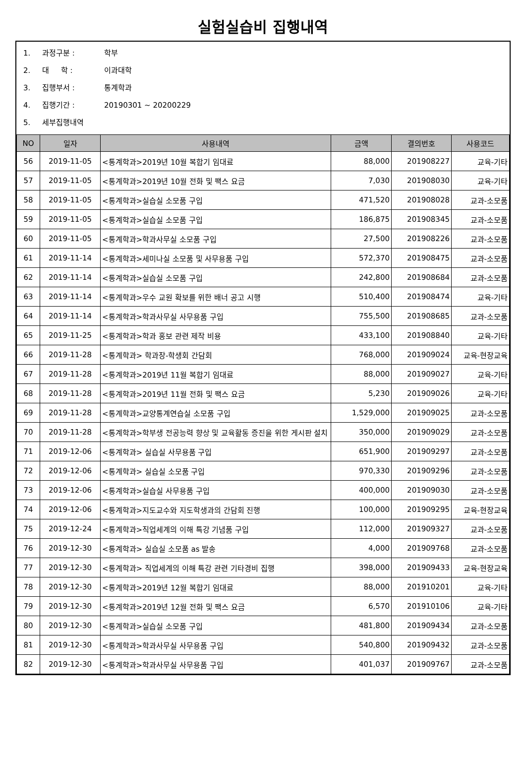실험실습비 집행내역
1. 과정구분 : 학부
2. 대 학 : 이과대학
3. 집행부서 : 통계학과
4. 집행기간 : 20190301 ~ 20200229
5. 세부집행내역
| NO | 일자 | 사용내역 | 금액 | 결의번호 | 사용코드 |
| --- | --- | --- | --- | --- | --- |
| 56 | 2019-11-05 | <통계학과>2019년 10월 복합기 임대료 | 88,000 | 201908227 | 교육-기타 |
| 57 | 2019-11-05 | <통계학과>2019년 10월 전화 및 팩스 요금 | 7,030 | 201908030 | 교육-기타 |
| 58 | 2019-11-05 | <통계학과>실습실 소모품 구입 | 471,520 | 201908028 | 교과-소모품 |
| 59 | 2019-11-05 | <통계학과>실습실 소모품 구입 | 186,875 | 201908345 | 교과-소모품 |
| 60 | 2019-11-05 | <통계학과>학과사무실 소모품 구입 | 27,500 | 201908226 | 교과-소모품 |
| 61 | 2019-11-14 | <통계학과>세미나실 소모품 및 사무용품 구입 | 572,370 | 201908475 | 교과-소모품 |
| 62 | 2019-11-14 | <통계학과>실습실 소모품 구입 | 242,800 | 201908684 | 교과-소모품 |
| 63 | 2019-11-14 | <통계학과>우수 교원 확보를 위한 배너 공고 시행 | 510,400 | 201908474 | 교육-기타 |
| 64 | 2019-11-14 | <통계학과>학과사무실 사무용품 구입 | 755,500 | 201908685 | 교과-소모품 |
| 65 | 2019-11-25 | <통계학과>학과 홍보 관련 제작 비용 | 433,100 | 201908840 | 교육-기타 |
| 66 | 2019-11-28 | <통계학과> 학과장-학생회 간담회 | 768,000 | 201909024 | 교육-현장교육 |
| 67 | 2019-11-28 | <통계학과>2019년 11월 복합기 임대료 | 88,000 | 201909027 | 교육-기타 |
| 68 | 2019-11-28 | <통계학과>2019년 11월 전화 및 팩스 요금 | 5,230 | 201909026 | 교육-기타 |
| 69 | 2019-11-28 | <통계학과>교양통계연습실 소모품 구입 | 1,529,000 | 201909025 | 교과-소모품 |
| 70 | 2019-11-28 | <통계학과>학부생 전공능력 향상 및 교육활동 증진을 위한 게시판 설치 | 350,000 | 201909029 | 교과-소모품 |
| 71 | 2019-12-06 | <통계학과> 실습실 사무용품 구입 | 651,900 | 201909297 | 교과-소모품 |
| 72 | 2019-12-06 | <통계학과> 실습실 소모품 구입 | 970,330 | 201909296 | 교과-소모품 |
| 73 | 2019-12-06 | <통계학과>실습실 사무용품 구입 | 400,000 | 201909030 | 교과-소모품 |
| 74 | 2019-12-06 | <통계학과>지도교수와 지도학생과의 간담회 진행 | 100,000 | 201909295 | 교육-현장교육 |
| 75 | 2019-12-24 | <통계학과>직업세계의 이해 특강 기념품 구입 | 112,000 | 201909327 | 교과-소모품 |
| 76 | 2019-12-30 | <통계학과> 실습실 소모품 as 발송 | 4,000 | 201909768 | 교과-소모품 |
| 77 | 2019-12-30 | <통계학과> 직업세계의 이해 특강 관련 기타경비 집행 | 398,000 | 201909433 | 교육-현장교육 |
| 78 | 2019-12-30 | <통계학과>2019년 12월 복합기 임대료 | 88,000 | 201910201 | 교육-기타 |
| 79 | 2019-12-30 | <통계학과>2019년 12월 전화 및 팩스 요금 | 6,570 | 201910106 | 교육-기타 |
| 80 | 2019-12-30 | <통계학과>실습실 소모품 구입 | 481,800 | 201909434 | 교과-소모품 |
| 81 | 2019-12-30 | <통계학과>학과사무실 사무용품 구입 | 540,800 | 201909432 | 교과-소모품 |
| 82 | 2019-12-30 | <통계학과>학과사무실 사무용품 구입 | 401,037 | 201909767 | 교과-소모품 |